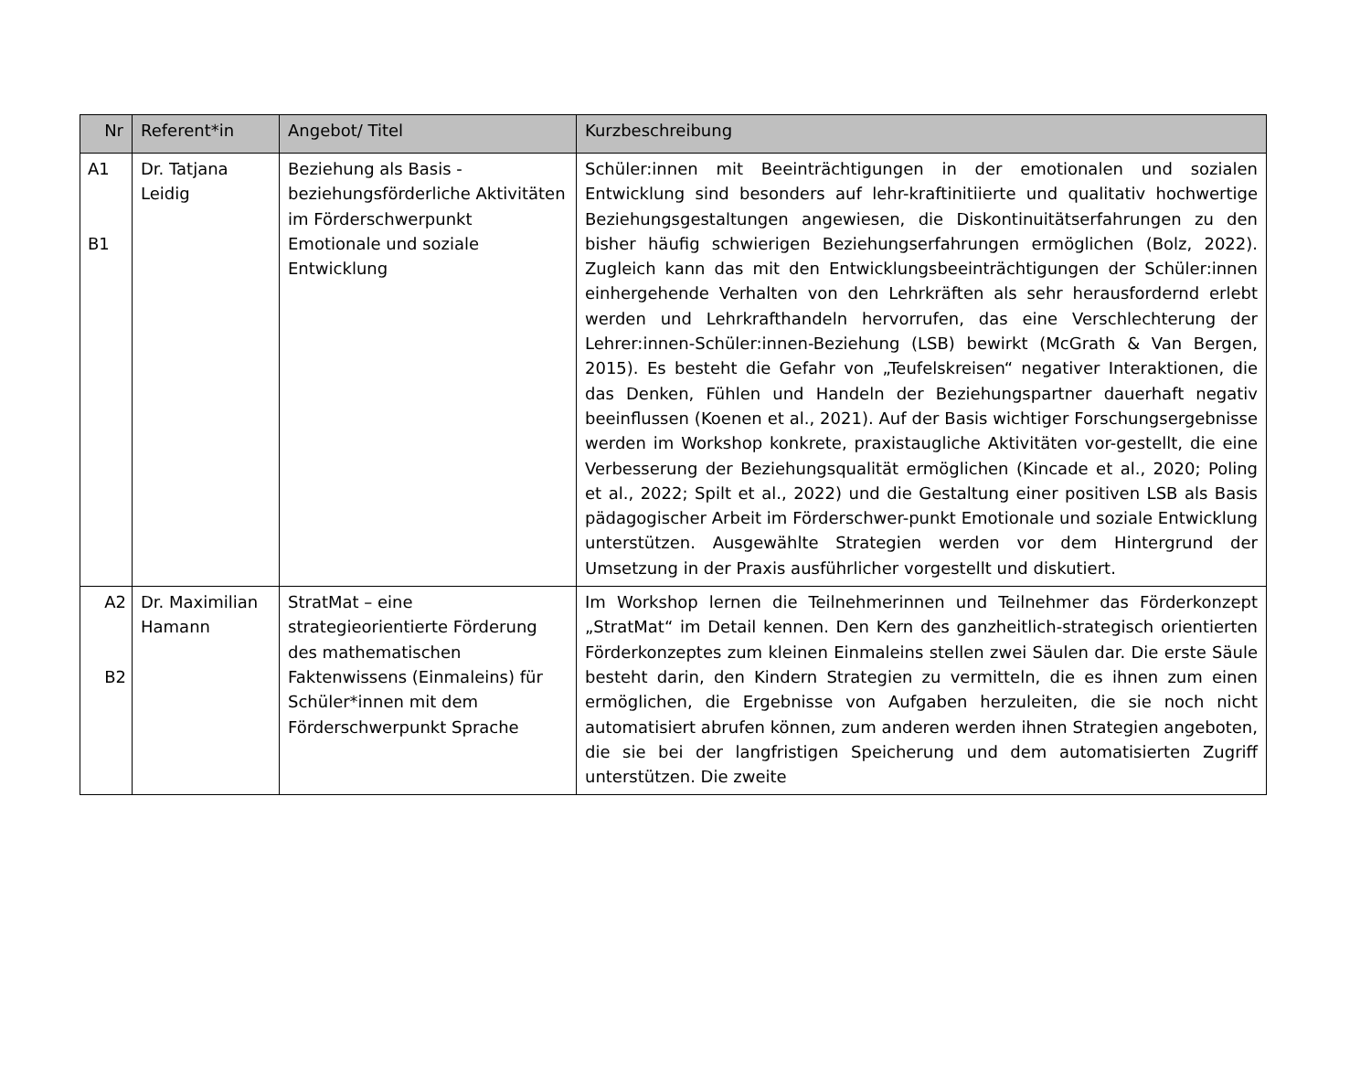| Nr | Referent*in | Angebot/ Titel | Kurzbeschreibung |
| --- | --- | --- | --- |
| A1 B1 | Dr. Tatjana Leidig | Beziehung als Basis - beziehungsförderliche Aktivitäten im Förderschwerpunkt Emotionale und soziale Entwicklung | Schüler:innen mit Beeinträchtigungen in der emotionalen und sozialen Entwicklung sind besonders auf lehr-kraftinitiierte und qualitativ hochwertige Beziehungsgestaltungen angewiesen, die Diskontinuitätserfahrungen zu den bisher häufig schwierigen Beziehungserfahrungen ermöglichen (Bolz, 2022). Zugleich kann das mit den Entwicklungsbeeinträchtigungen der Schüler:innen einhergehende Verhalten von den Lehrkräften als sehr herausfordernd erlebt werden und Lehrkrafthandeln hervorrufen, das eine Verschlechterung der Lehrer:innen-Schüler:innen-Beziehung (LSB) bewirkt (McGrath & Van Bergen, 2015). Es besteht die Gefahr von „Teufelskreisen“ negativer Interaktionen, die das Denken, Fühlen und Handeln der Beziehungspartner dauerhaft negativ beeinflussen (Koenen et al., 2021). Auf der Basis wichtiger Forschungsergebnisse werden im Workshop konkrete, praxistaugliche Aktivitäten vor-gestellt, die eine Verbesserung der Beziehungsqualität ermöglichen (Kincade et al., 2020; Poling et al., 2022; Spilt et al., 2022) und die Gestaltung einer positiven LSB als Basis pädagogischer Arbeit im Förderschwer-punkt Emotionale und soziale Entwicklung unterstützen. Ausgewählte Strategien werden vor dem Hintergrund der Umsetzung in der Praxis ausführlicher vorgestellt und diskutiert. |
| A2 B2 | Dr. Maximilian Hamann | StratMat – eine strategieorientierte Förderung des mathematischen Faktenwissens (Einmaleins) für Schüler*innen mit dem Förderschwerpunkt Sprache | Im Workshop lernen die Teilnehmerinnen und Teilnehmer das Förderkonzept „StratMat“ im Detail kennen. Den Kern des ganzheitlich-strategisch orientierten Förderkonzeptes zum kleinen Einmaleins stellen zwei Säulen dar. Die erste Säule besteht darin, den Kindern Strategien zu vermitteln, die es ihnen zum einen ermöglichen, die Ergebnisse von Aufgaben herzuleiten, die sie noch nicht automatisiert abrufen können, zum anderen werden ihnen Strategien angeboten, die sie bei der langfristigen Speicherung und dem automatisierten Zugriff unterstützen. Die zweite |